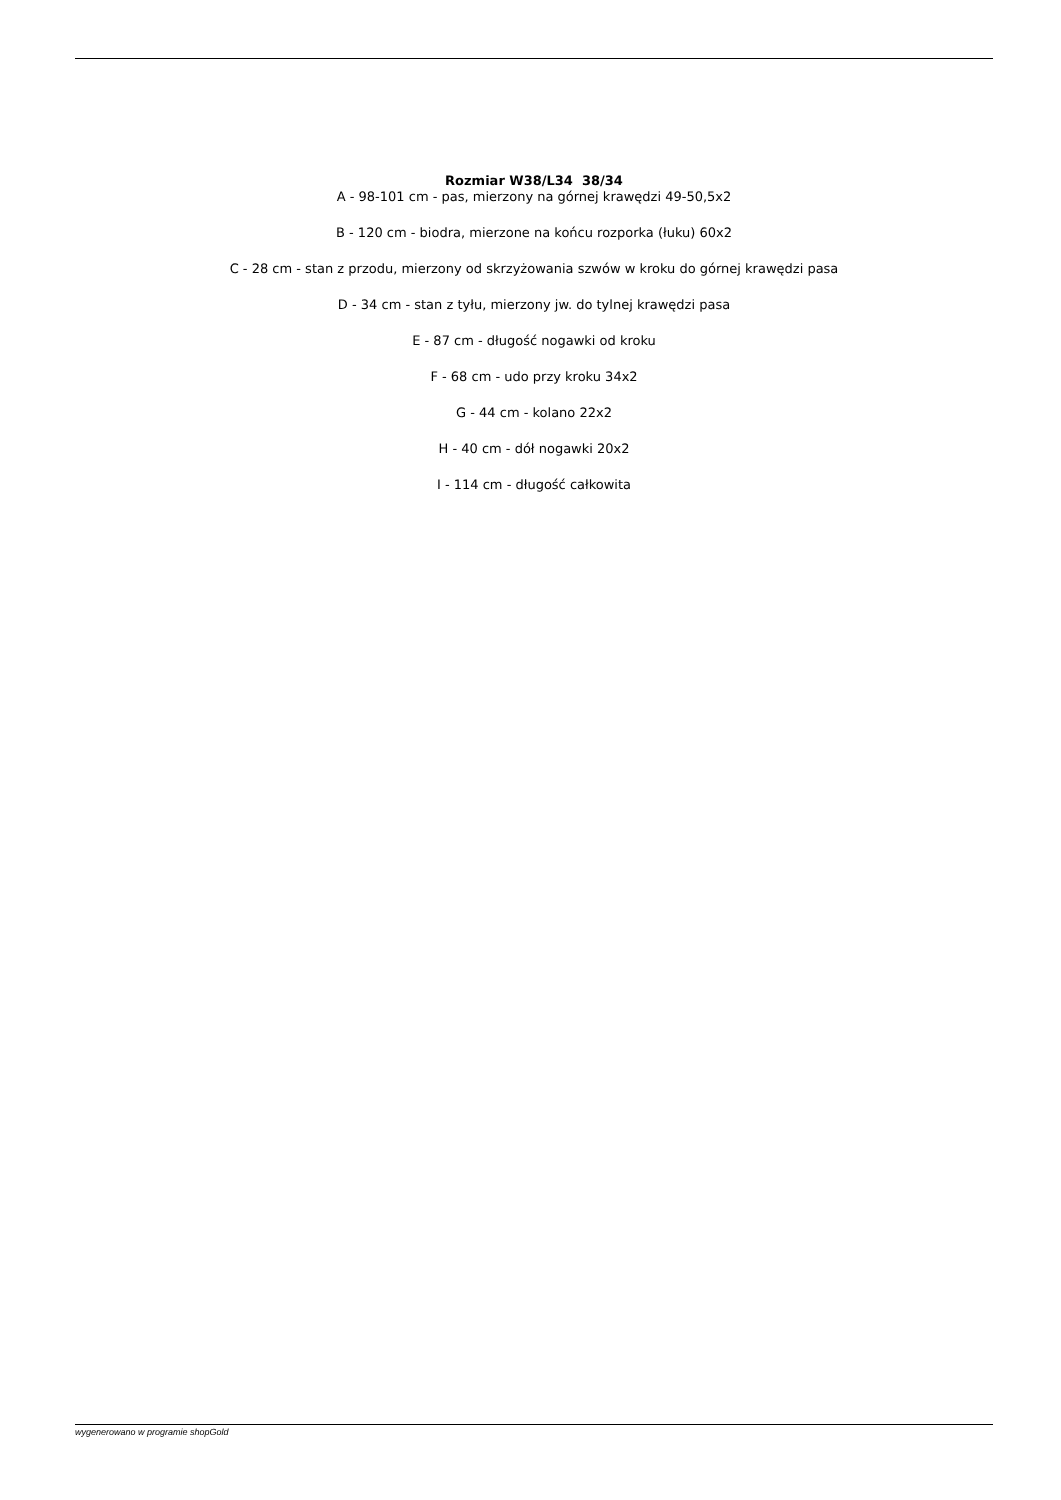Rozmiar W38/L34 38/34
A - 98-101 cm - pas, mierzony na górnej krawędzi 49-50,5x2
B - 120 cm - biodra, mierzone na końcu rozporka (łuku) 60x2
C - 28 cm - stan z przodu, mierzony od skrzyżowania szwów w kroku do górnej krawędzi pasa
D - 34 cm - stan z tyłu, mierzony jw. do tylnej krawędzi pasa
E - 87 cm - długość nogawki od kroku
F - 68 cm - udo przy kroku 34x2
G - 44 cm - kolano 22x2
H - 40 cm - dół nogawki 20x2
I - 114 cm - długość całkowita
wygenerowano w programie shopGold